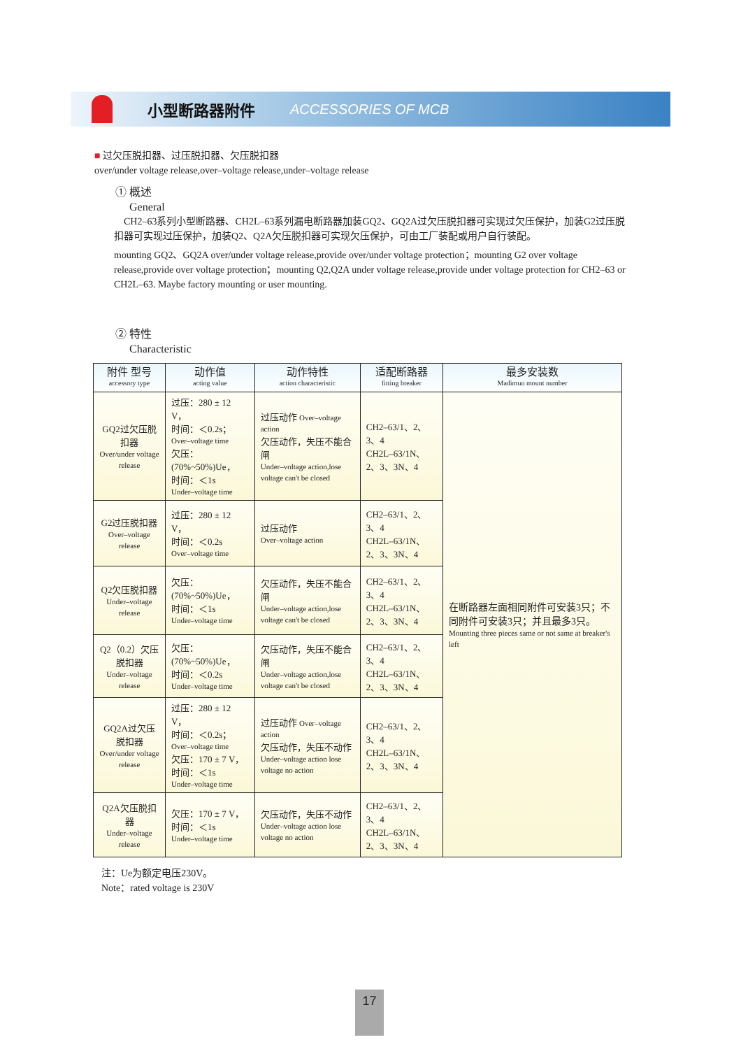小型断路器附件 ACCESSORIES OF MCB
■ 过欠压脱扣器、过压脱扣器、欠压脱扣器
over/under voltage release,over–voltage release,under–voltage release
① 概述
General
CH2–63系列小型断路器、CH2L–63系列漏电断路器加装GQ2、GQ2A过欠压脱扣器可实现过欠压保护，加装G2过压脱扣器可实现过压保护，加装Q2、Q2A欠压脱扣器可实现欠压保护，可由工厂装配或用户自行装配。
mounting GQ2、GQ2A over/under voltage release,provide over/under voltage protection；mounting G2 over voltage release,provide over voltage protection；mounting Q2,Q2A under voltage release,provide under voltage protection for CH2–63 or CH2L–63. Maybe factory mounting or user mounting.
② 特性
Characteristic
| 附件 型号 accessory type | 动作值 acting value | 动作特性 action characteristic | 适配断路器 fitting breaker | 最多安装数 Madimun mount number |
| --- | --- | --- | --- | --- |
| GQ2过欠压脱扣器 Over/under voltage release | 过压：280 ± 12 V， 时间：＜0.2s； Over–voltage time 欠压：(70%~50%)Ue， 时间：＜1s Under–voltage time | 过压动作 Over–voltage action 欠压动作，失压不能合闸 Under–voltage action,lose voltage can't be closed | CH2–63/1、2、3、4 CH2L–63/1N、2、3、3N、4 | 在断路器左面相同附件可安装3只；不同附件可安装3只；并且最多3只。 Mounting three pieces same or not same at breaker's left |
| G2过压脱扣器 Over–voltage release | 过压：280 ± 12 V， 时间：＜0.2s Over–voltage time | 过压动作 Over–voltage action | CH2–63/1、2、3、4 CH2L–63/1N、2、3、3N、4 | |
| Q2欠压脱扣器 Under–voltage release | 欠压：(70%~50%)Ue， 时间：＜1s Under–voltage time | 欠压动作，失压不能合闸 Under–voltage action,lose voltage can't be closed | CH2–63/1、2、3、4 CH2L–63/1N、2、3、3N、4 | |
| Q2（0.2）欠压脱扣器 Under–voltage release | 欠压：(70%~50%)Ue， 时间：＜0.2s Under–voltage time | 欠压动作，失压不能合闸 Under–voltage action,lose voltage can't be closed | CH2–63/1、2、3、4 CH2L–63/1N、2、3、3N、4 | |
| GQ2A过欠压脱扣器 Over/under voltage release | 过压：280 ± 12 V， 时间：＜0.2s； Over–voltage time 欠压：170 ± 7 V， 时间：＜1s Under–voltage time | 过压动作 Over–voltage action 欠压动作，失压不动作 Under–voltage action lose voltage no action | CH2–63/1、2、3、4 CH2L–63/1N、2、3、3N、4 | |
| Q2A欠压脱扣器 Under–voltage release | 欠压：170 ± 7 V， 时间：＜1s Under–voltage time | 欠压动作，失压不动作 Under–voltage action lose voltage no action | CH2–63/1、2、3、4 CH2L–63/1N、2、3、3N、4 | |
注：Ue为额定电压230V。
Note：rated voltage is 230V
17